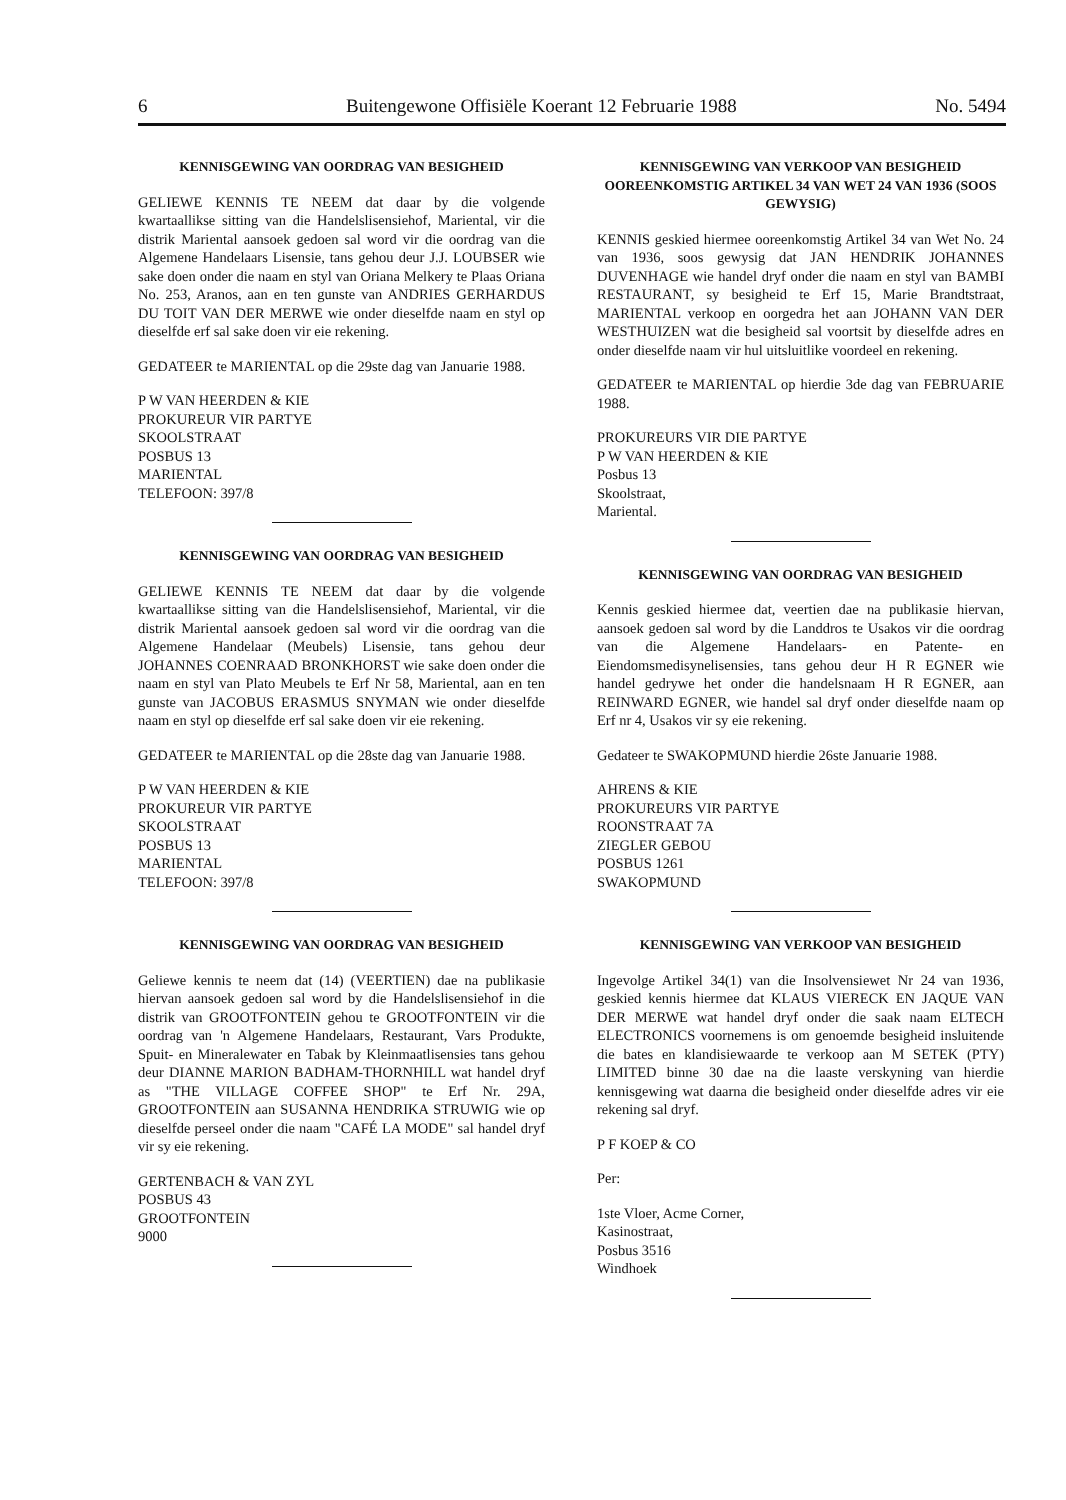6 Buitengewone Offisiële Koerant 12 Februarie 1988 No. 5494
KENNISGEWING VAN OORDRAG VAN BESIGHEID
GELIEWE KENNIS TE NEEM dat daar by die volgende kwartaallikse sitting van die Handelslisensiehof, Mariental, vir die distrik Mariental aansoek gedoen sal word vir die oordrag van die Algemene Handelaars Lisensie, tans gehou deur J.J. LOUBSER wie sake doen onder die naam en styl van Oriana Melkery te Plaas Oriana No. 253, Aranos, aan en ten gunste van ANDRIES GERHARDUS DU TOIT VAN DER MERWE wie onder dieselfde naam en styl op dieselfde erf sal sake doen vir eie rekening.
GEDATEER te MARIENTAL op die 29ste dag van Januarie 1988.
P W VAN HEERDEN & KIE
PROKUREUR VIR PARTYE
SKOOLSTRAAT
POSBUS 13
MARIENTAL
TELEFOON: 397/8
KENNISGEWING VAN OORDRAG VAN BESIGHEID
GELIEWE KENNIS TE NEEM dat daar by die volgende kwartaallikse sitting van die Handelslisensiehof, Mariental, vir die distrik Mariental aansoek gedoen sal word vir die oordrag van die Algemene Handelaar (Meubels) Lisensie, tans gehou deur JOHANNES COENRAAD BRONKHORST wie sake doen onder die naam en styl van Plato Meubels te Erf Nr 58, Mariental, aan en ten gunste van JACOBUS ERASMUS SNYMAN wie onder dieselfde naam en styl op dieselfde erf sal sake doen vir eie rekening.
GEDATEER te MARIENTAL op die 28ste dag van Januarie 1988.
P W VAN HEERDEN & KIE
PROKUREUR VIR PARTYE
SKOOLSTRAAT
POSBUS 13
MARIENTAL
TELEFOON: 397/8
KENNISGEWING VAN OORDRAG VAN BESIGHEID
Geliewe kennis te neem dat (14) (VEERTIEN) dae na publikasie hiervan aansoek gedoen sal word by die Handelslisensiehof in die distrik van GROOTFONTEIN gehou te GROOTFONTEIN vir die oordrag van 'n Algemene Handelaars, Restaurant, Vars Produkte, Spuit- en Mineralewater en Tabak by Kleinmaatlisensies tans gehou deur DIANNE MARION BADHAM-THORNHILL wat handel dryf as "THE VILLAGE COFFEE SHOP" te Erf Nr. 29A, GROOTFONTEIN aan SUSANNA HENDRIKA STRUWIG wie op dieselfde perseel onder die naam "CAFÉ LA MODE" sal handel dryf vir sy eie rekening.
GERTENBACH & VAN ZYL
POSBUS 43
GROOTFONTEIN
9000
KENNISGEWING VAN VERKOOP VAN BESIGHEID OOREENKOMSTIG ARTIKEL 34 VAN WET 24 VAN 1936 (SOOS GEWYSIG)
KENNIS geskied hiermee ooreenkomstig Artikel 34 van Wet No. 24 van 1936, soos gewysig dat JAN HENDRIK JOHANNES DUVENHAGE wie handel dryf onder die naam en styl van BAMBI RESTAURANT, sy besigheid te Erf 15, Marie Brandtstraat, MARIENTAL verkoop en oorgedra het aan JOHANN VAN DER WESTHUIZEN wat die besigheid sal voortsit by dieselfde adres en onder dieselfde naam vir hul uitsluitlike voordeel en rekening.
GEDATEER te MARIENTAL op hierdie 3de dag van FEBRUARIE 1988.
PROKUREURS VIR DIE PARTYE
P W VAN HEERDEN & KIE
Posbus 13
Skoolstraat,
Mariental.
KENNISGEWING VAN OORDRAG VAN BESIGHEID
Kennis geskied hiermee dat, veertien dae na publikasie hiervan, aansoek gedoen sal word by die Landdros te Usakos vir die oordrag van die Algemene Handelaars- en Patente- en Eiendomsmedisynelisensies, tans gehou deur H R EGNER wie handel gedrywe het onder die handelsnaam H R EGNER, aan REINWARD EGNER, wie handel sal dryf onder dieselfde naam op Erf nr 4, Usakos vir sy eie rekening.
Gedateer te SWAKOPMUND hierdie 26ste Januarie 1988.
AHRENS & KIE
PROKUREURS VIR PARTYE
ROONSTRAAT 7A
ZIEGLER GEBOU
POSBUS 1261
SWAKOPMUND
KENNISGEWING VAN VERKOOP VAN BESIGHEID
Ingevolge Artikel 34(1) van die Insolvensiewet Nr 24 van 1936, geskied kennis hiermee dat KLAUS VIERECK EN JAQUE VAN DER MERWE wat handel dryf onder die saak naam ELTECH ELECTRONICS voornemens is om genoemde besigheid insluitende die bates en klandisiewaarde te verkoop aan M SETEK (PTY) LIMITED binne 30 dae na die laaste verskyning van hierdie kennisgewing wat daarna die besigheid onder dieselfde adres vir eie rekening sal dryf.
P F KOEP & CO
Per:
1ste Vloer, Acme Corner,
Kasinostraat,
Posbus 3516
Windhoek